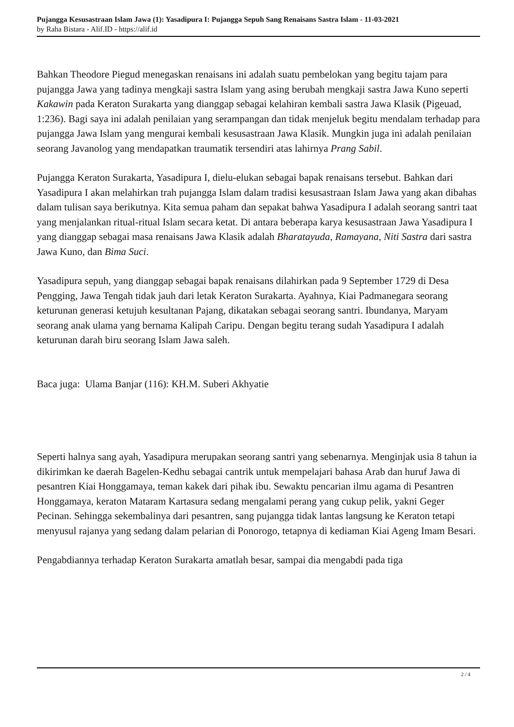Pujangga Kesusastraan Islam Jawa (1): Yasadipura I: Pujangga Sepuh Sang Renaisans Sastra Islam - 11-03-2021
by Raha Bistara - Alif.ID - https://alif.id
Bahkan Theodore Piegud menegaskan renaisans ini adalah suatu pembelokan yang begitu tajam para pujangga Jawa yang tadinya mengkaji sastra Islam yang asing berubah mengkaji sastra Jawa Kuno seperti Kakawin pada Keraton Surakarta yang dianggap sebagai kelahiran kembali sastra Jawa Klasik (Pigeuad, 1:236). Bagi saya ini adalah penilaian yang serampangan dan tidak menjeluk begitu mendalam terhadap para pujangga Jawa Islam yang mengurai kembali kesusastraan Jawa Klasik. Mungkin juga ini adalah penilaian seorang Javanolog yang mendapatkan traumatik tersendiri atas lahirnya Prang Sabil.
Pujangga Keraton Surakarta, Yasadipura I, dielu-elukan sebagai bapak renaisans tersebut. Bahkan dari Yasadipura I akan melahirkan trah pujangga Islam dalam tradisi kesusastraan Islam Jawa yang akan dibahas dalam tulisan saya berikutnya. Kita semua paham dan sepakat bahwa Yasadipura I adalah seorang santri taat yang menjalankan ritual-ritual Islam secara ketat. Di antara beberapa karya kesusastraan Jawa Yasadipura I yang dianggap sebagai masa renaisans Jawa Klasik adalah Bharatayuda, Ramayana, Niti Sastra dari sastra Jawa Kuno, dan Bima Suci.
Yasadipura sepuh, yang dianggap sebagai bapak renaisans dilahirkan pada 9 September 1729 di Desa Pengging, Jawa Tengah tidak jauh dari letak Keraton Surakarta. Ayahnya, Kiai Padmanegara seorang keturunan generasi ketujuh kesultanan Pajang, dikatakan sebagai seorang santri. Ibundanya, Maryam seorang anak ulama yang bernama Kalipah Caripu. Dengan begitu terang sudah Yasadipura I adalah keturunan darah biru seorang Islam Jawa saleh.
Baca juga: Ulama Banjar (116): KH.M. Suberi Akhyatie
Seperti halnya sang ayah, Yasadipura merupakan seorang santri yang sebenarnya. Menginjak usia 8 tahun ia dikirimkan ke daerah Bagelen-Kedhu sebagai cantrik untuk mempelajari bahasa Arab dan huruf Jawa di pesantren Kiai Honggamaya, teman kakek dari pihak ibu. Sewaktu pencarian ilmu agama di Pesantren Honggamaya, keraton Mataram Kartasura sedang mengalami perang yang cukup pelik, yakni Geger Pecinan. Sehingga sekembalinya dari pesantren, sang pujangga tidak lantas langsung ke Keraton tetapi menyusul rajanya yang sedang dalam pelarian di Ponorogo, tetapnya di kediaman Kiai Ageng Imam Besari.
Pengabdiannya terhadap Keraton Surakarta amatlah besar, sampai dia mengabdi pada tiga
2 / 4